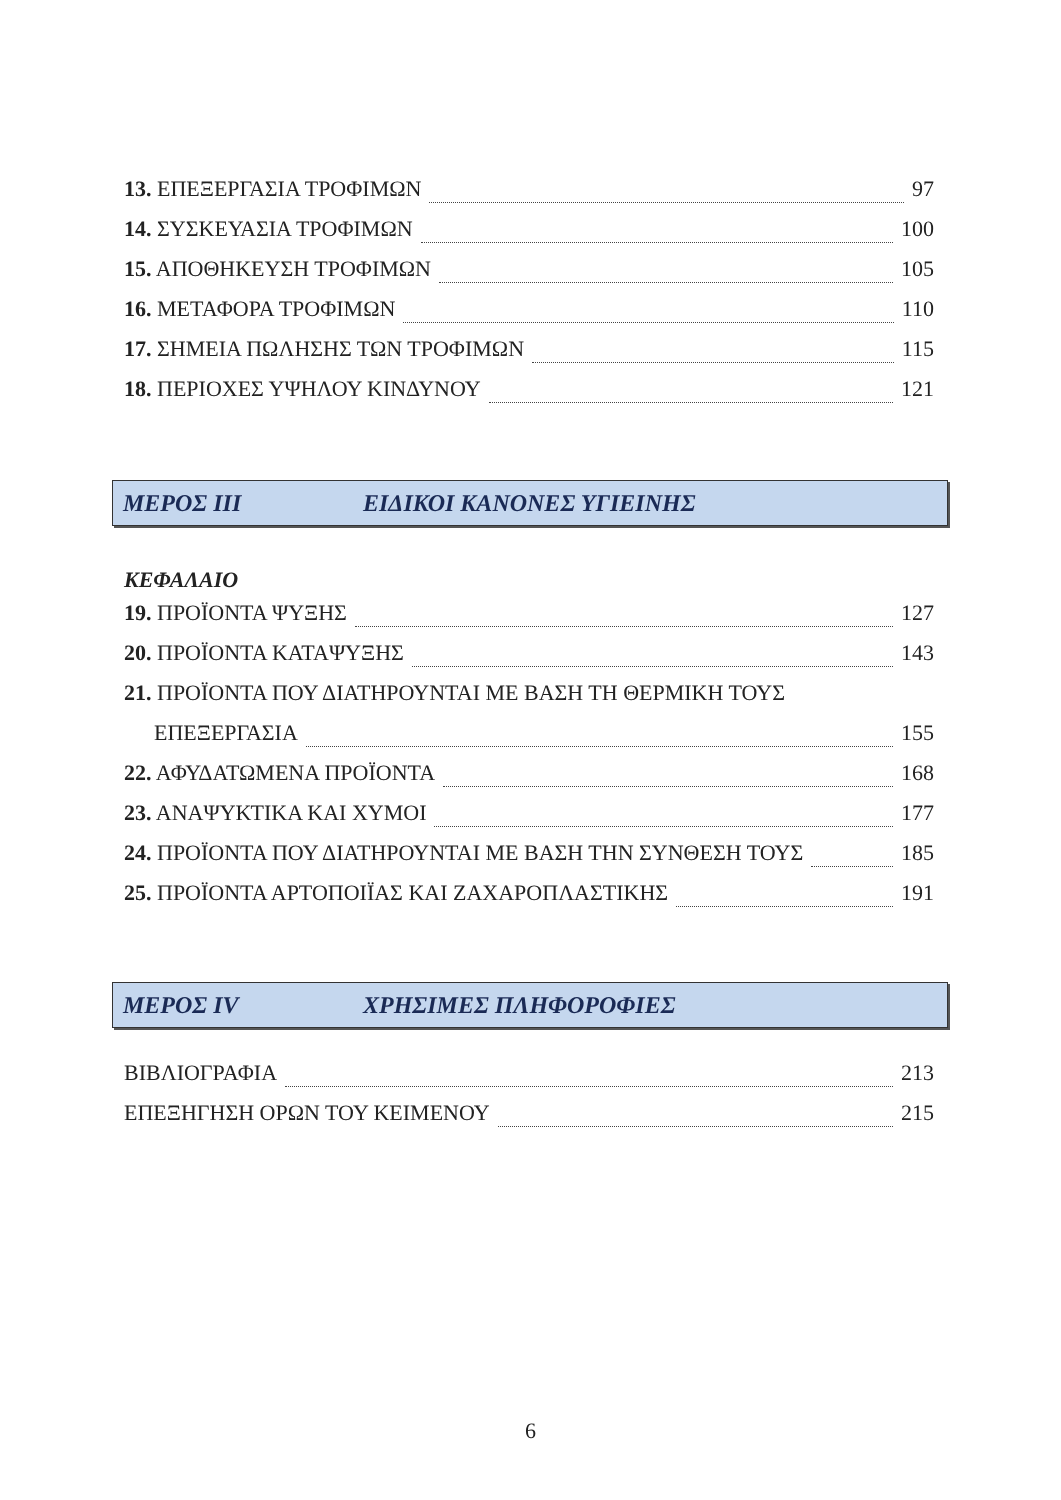13. ΕΠΕΞΕΡΓΑΣΙΑ ΤΡΟΦΙΜΩΝ 97
14. ΣΥΣΚΕΥΑΣΙΑ ΤΡΟΦΙΜΩΝ 100
15. ΑΠΟΘΗΚΕΥΣΗ ΤΡΟΦΙΜΩΝ 105
16. ΜΕΤΑΦΟΡΑ ΤΡΟΦΙΜΩΝ 110
17. ΣΗΜΕΙΑ ΠΩΛΗΣΗΣ ΤΩΝ ΤΡΟΦΙΜΩΝ 115
18. ΠΕΡΙΟΧΕΣ ΥΨΗΛΟΥ ΚΙΝΔΥΝΟΥ 121
ΜΕΡΟΣ ΙΙΙ ΕΙΔΙΚΟΙ ΚΑΝΟΝΕΣ ΥΓΙΕΙΝΗΣ
ΚΕΦΑΛΑΙΟ
19. ΠΡΟΪΟΝΤΑ ΨΥΞΗΣ 127
20. ΠΡΟΪΟΝΤΑ ΚΑΤΑΨΥΞΗΣ 143
21. ΠΡΟΪΟΝΤΑ ΠΟΥ ΔΙΑΤΗΡΟΥΝΤΑΙ ΜΕ ΒΑΣΗ ΤΗ ΘΕΡΜΙΚΗ ΤΟΥΣ
ΕΠΕΞΕΡΓΑΣΙΑ 155
22. ΑΦΥΔΑΤΩΜΕΝΑ ΠΡΟΪΟΝΤΑ 168
23. ΑΝΑΨΥΚΤΙΚΑ ΚΑΙ ΧΥΜΟΙ 177
24. ΠΡΟΪΟΝΤΑ ΠΟΥ ΔΙΑΤΗΡΟΥΝΤΑΙ ΜΕ ΒΑΣΗ ΤΗΝ ΣΥΝΘΕΣΗ ΤΟΥΣ 185
25. ΠΡΟΪΟΝΤΑ ΑΡΤΟΠΟΙΪΑΣ ΚΑΙ ΖΑΧΑΡΟΠΛΑΣΤΙΚΗΣ 191
ΜΕΡΟΣ IV ΧΡΗΣΙΜΕΣ ΠΛΗΦΟΡΟΦΙΕΣ
ΒΙΒΛΙΟΓΡΑΦΙΑ 213
ΕΠΕΞΗΓΗΣΗ ΟΡΩΝ ΤΟΥ ΚΕΙΜΕΝΟΥ 215
6